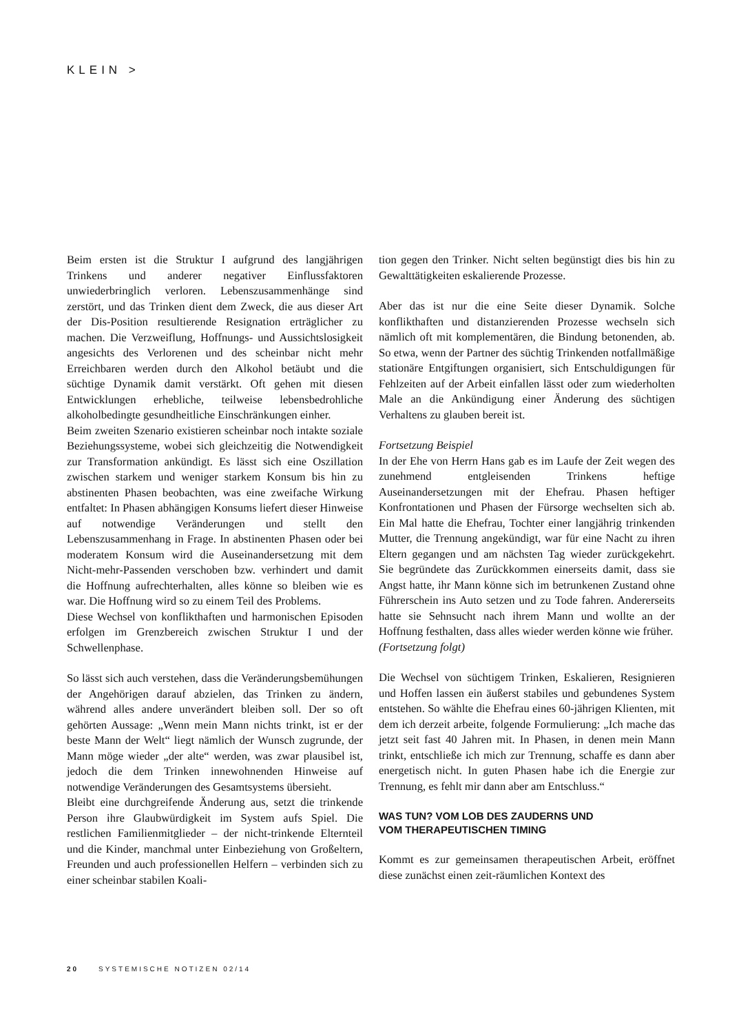KLEIN >
Beim ersten ist die Struktur I aufgrund des langjährigen Trinkens und anderer negativer Einflussfaktoren unwiederbringlich verloren. Lebenszusammenhänge sind zerstört, und das Trinken dient dem Zweck, die aus dieser Art der Dis-Position resultierende Resignation erträglicher zu machen. Die Verzweiflung, Hoffnungs- und Aussichtslosigkeit angesichts des Verlorenen und des scheinbar nicht mehr Erreichbaren werden durch den Alkohol betäubt und die süchtige Dynamik damit verstärkt. Oft gehen mit diesen Entwicklungen erhebliche, teilweise lebensbedrohliche alkoholbedingte gesundheitliche Einschränkungen einher.
Beim zweiten Szenario existieren scheinbar noch intakte soziale Beziehungssysteme, wobei sich gleichzeitig die Notwendigkeit zur Transformation ankündigt. Es lässt sich eine Oszillation zwischen starkem und weniger starkem Konsum bis hin zu abstinenten Phasen beobachten, was eine zweifache Wirkung entfaltet: In Phasen abhängigen Konsums liefert dieser Hinweise auf notwendige Veränderungen und stellt den Lebenszusammenhang in Frage. In abstinenten Phasen oder bei moderatem Konsum wird die Auseinandersetzung mit dem Nicht-mehr-Passenden verschoben bzw. verhindert und damit die Hoffnung aufrechterhalten, alles könne so bleiben wie es war. Die Hoffnung wird so zu einem Teil des Problems.
Diese Wechsel von konflikthaften und harmonischen Episoden erfolgen im Grenzbereich zwischen Struktur I und der Schwellenphase.
So lässt sich auch verstehen, dass die Veränderungsbemühungen der Angehörigen darauf abzielen, das Trinken zu ändern, während alles andere unverändert bleiben soll. Der so oft gehörten Aussage: „Wenn mein Mann nichts trinkt, ist er der beste Mann der Welt“ liegt nämlich der Wunsch zugrunde, der Mann möge wieder „der alte“ werden, was zwar plausibel ist, jedoch die dem Trinken innewohnenden Hinweise auf notwendige Veränderungen des Gesamtsystems übersieht.
Bleibt eine durchgreifende Änderung aus, setzt die trinkende Person ihre Glaubwürdigkeit im System aufs Spiel. Die restlichen Familienmitglieder – der nicht-trinkende Elternteil und die Kinder, manchmal unter Einbeziehung von Großeltern, Freunden und auch professionellen Helfern – verbinden sich zu einer scheinbar stabilen Koali-
tion gegen den Trinker. Nicht selten begünstigt dies bis hin zu Gewalttätigkeiten eskalierende Prozesse.
Aber das ist nur die eine Seite dieser Dynamik. Solche konflikthaften und distanzierenden Prozesse wechseln sich nämlich oft mit komplementären, die Bindung betonenden, ab. So etwa, wenn der Partner des süchtig Trinkenden notfallmäßige stationäre Entgiftungen organisiert, sich Entschuldigungen für Fehlzeiten auf der Arbeit einfallen lässt oder zum wiederholten Male an die Ankündigung einer Änderung des süchtigen Verhaltens zu glauben bereit ist.
Fortsetzung Beispiel
In der Ehe von Herrn Hans gab es im Laufe der Zeit wegen des zunehmend entgleisenden Trinkens heftige Auseinandersetzungen mit der Ehefrau. Phasen heftiger Konfrontationen und Phasen der Fürsorge wechselten sich ab. Ein Mal hatte die Ehefrau, Tochter einer langjährig trinkenden Mutter, die Trennung angekündigt, war für eine Nacht zu ihren Eltern gegangen und am nächsten Tag wieder zurückgekehrt. Sie begründete das Zurückkommen einerseits damit, dass sie Angst hatte, ihr Mann könne sich im betrunkenen Zustand ohne Führerschein ins Auto setzen und zu Tode fahren. Andererseits hatte sie Sehnsucht nach ihrem Mann und wollte an der Hoffnung festhalten, dass alles wieder werden könne wie früher.
(Fortsetzung folgt)
Die Wechsel von süchtigem Trinken, Eskalieren, Resignieren und Hoffen lassen ein äußerst stabiles und gebundenes System entstehen. So wählte die Ehefrau eines 60-jährigen Klienten, mit dem ich derzeit arbeite, folgende Formulierung: „Ich mache das jetzt seit fast 40 Jahren mit. In Phasen, in denen mein Mann trinkt, entschließe ich mich zur Trennung, schaffe es dann aber energetisch nicht. In guten Phasen habe ich die Energie zur Trennung, es fehlt mir dann aber am Entschluss.“
WAS TUN? VOM LOB DES ZAUDERNS UND
VOM THERAPEUTISCHEN TIMING
Kommt es zur gemeinsamen therapeutischen Arbeit, eröffnet diese zunächst einen zeit-räumlichen Kontext des
20 SYSTEMISCHE NOTIZEN 02/14